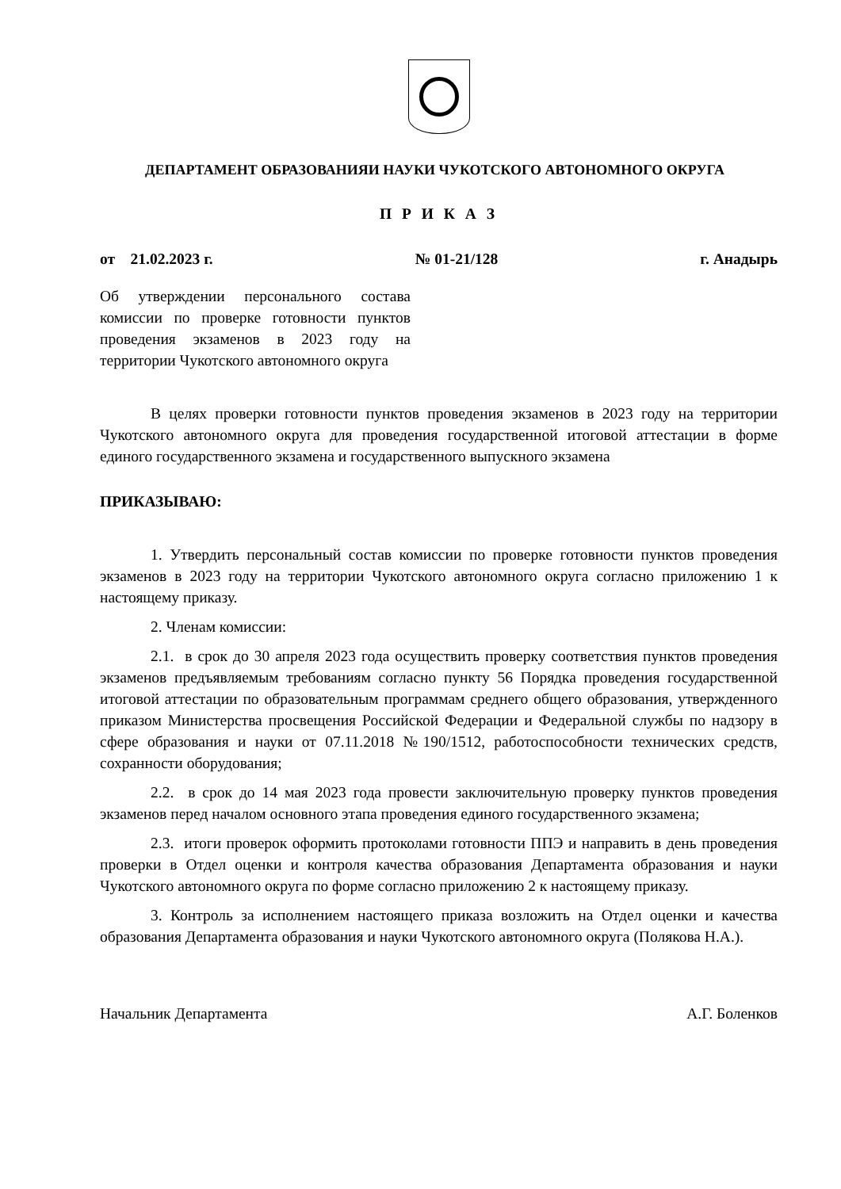ДЕПАРТАМЕНТ ОБРАЗОВАНИЯИ НАУКИ ЧУКОТСКОГО АВТОНОМНОГО ОКРУГА
П Р И К А З
от 21.02.2023 г. № 01-21/128 г. Анадырь
Об утверждении персонального состава комиссии по проверке готовности пунктов проведения экзаменов в 2023 году на территории Чукотского автономного округа
В целях проверки готовности пунктов проведения экзаменов в 2023 году на территории Чукотского автономного округа для проведения государственной итоговой аттестации в форме единого государственного экзамена и государственного выпускного экзамена
ПРИКАЗЫВАЮ:
1. Утвердить персональный состав комиссии по проверке готовности пунктов проведения экзаменов в 2023 году на территории Чукотского автономного округа согласно приложению 1 к настоящему приказу.
2. Членам комиссии:
2.1. в срок до 30 апреля 2023 года осуществить проверку соответствия пунктов проведения экзаменов предъявляемым требованиям согласно пункту 56 Порядка проведения государственной итоговой аттестации по образовательным программам среднего общего образования, утвержденного приказом Министерства просвещения Российской Федерации и Федеральной службы по надзору в сфере образования и науки от 07.11.2018 №190/1512, работоспособности технических средств, сохранности оборудования;
2.2. в срок до 14 мая 2023 года провести заключительную проверку пунктов проведения экзаменов перед началом основного этапа проведения единого государственного экзамена;
2.3. итоги проверок оформить протоколами готовности ППЭ и направить в день проведения проверки в Отдел оценки и контроля качества образования Департамента образования и науки Чукотского автономного округа по форме согласно приложению 2 к настоящему приказу.
3. Контроль за исполнением настоящего приказа возложить на Отдел оценки и качества образования Департамента образования и науки Чукотского автономного округа (Полякова Н.А.).
Начальник Департамента А.Г. Боленков